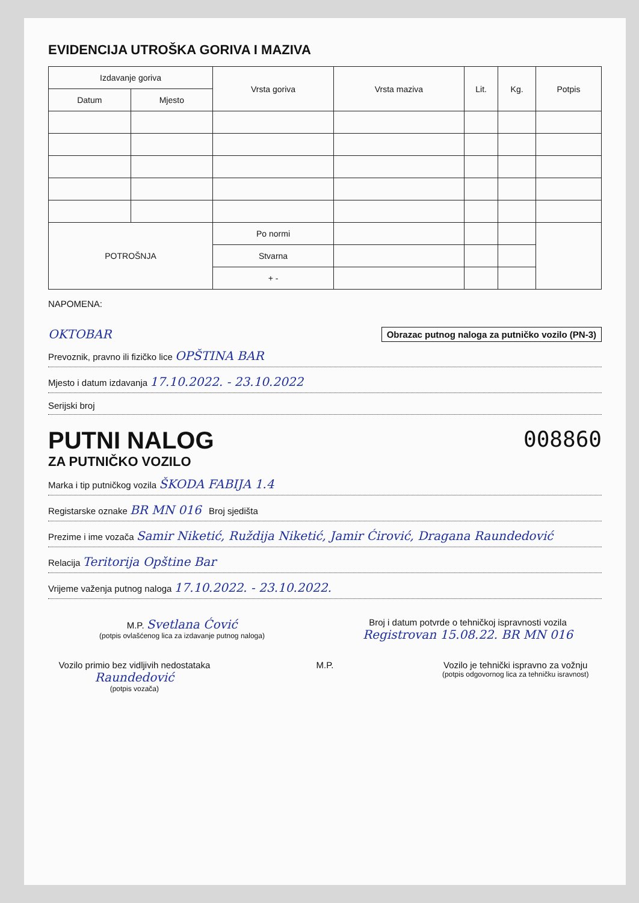EVIDENCIJA UTROŠKA GORIVA I MAZIVA
| Izdavanje goriva | | Vrsta goriva | Vrsta maziva | Lit. | Kg. | Potpis |
| --- | --- | --- | --- | --- | --- | --- |
| Datum | Mjesto | | | | | |
| POTROŠNJA | | Po normi | | | | |
| | | Stvarna | | | | |
| | | + - | | | | |
NAPOMENA:
OKTOBAR Obrazac putnog naloga za putničko vozilo (PN-3)
Prevoznik, pravno ili fizičko lice OPŠTINA BAR
Mjesto i datum izdavanja 17.10.2022. - 23.10.2022
Serijski broj
008860
PUTNI NALOG
ZA PUTNIČKO VOZILO
Marka i tip putničkog vozila ŠKODA FABIJA 1.4
Registarske oznake BR MN 016 Broj sjedišta
Prezime i ime vozača Samir Niketić, Ruždija Niketić, Jamir Ćirović, Dragana Raundedović
Relacija Teritorija Opštine Bar
Vrijeme važenja putnog naloga 17.10.2022. - 23.10.2022.
M.P. Svetlana Ćović
(potpis ovlašćenog lica za izdavanje putnog naloga)
Broj i datum potvrde o tehničkoj ispravnosti vozila Registrovan 15.08.22. BR MN 016
Vozilo primio bez vidljivih nedostataka Raundedović
(potpis vozača)
M.P. Vozilo je tehnički ispravno za vožnju
(potpis odgovornog lica za tehničku isravnost)